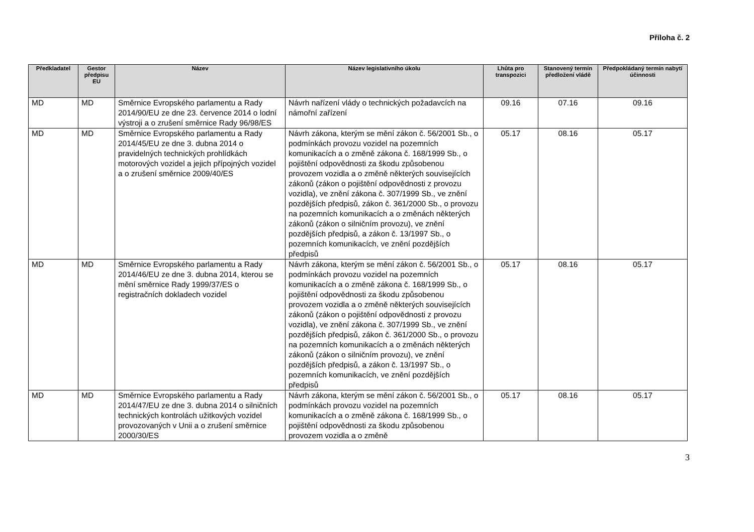Příloha č. 2
| Předkladatel | Gestor předpisu EU | Název | Název legislativního úkolu | Lhůta pro transpozici | Stanovený termín předložení vládě | Předpokládaný termín nabytí účinnosti |
| --- | --- | --- | --- | --- | --- | --- |
| MD | MD | Směrnice Evropského parlamentu a Rady 2014/90/EU ze dne 23. července 2014 o lodní výstroji a o zrušení směrnice Rady 96/98/ES | Návrh nařízení vlády o technických požadavcích na námořní zařízení | 09.16 | 07.16 | 09.16 |
| MD | MD | Směrnice Evropského parlamentu a Rady 2014/45/EU ze dne 3. dubna 2014 o pravidelných technických prohlídkách motorových vozidel a jejich přípojných vozidel a o zrušení směrnice 2009/40/ES | Návrh zákona, kterým se mění zákon č. 56/2001 Sb., o podmínkách provozu vozidel na pozemních komunikacích a o změně zákona č. 168/1999 Sb., o pojištění odpovědnosti za škodu způsobenou provozem vozidla a o změně některých souvisejících zákonů (zákon o pojištění odpovědnosti z provozu vozidla), ve znění zákona č. 307/1999 Sb., ve znění pozdějších předpisů, zákon č. 361/2000 Sb., o provozu na pozemních komunikacích a o změnách některých zákonů (zákon o silničním provozu), ve znění pozdějších předpisů, a zákon č. 13/1997 Sb., o pozemních komunikacích, ve znění pozdějších předpisů | 05.17 | 08.16 | 05.17 |
| MD | MD | Směrnice Evropského parlamentu a Rady 2014/46/EU ze dne 3. dubna 2014, kterou se mění směrnice Rady 1999/37/ES o registračních dokladech vozidel | Návrh zákona, kterým se mění zákon č. 56/2001 Sb., o podmínkách provozu vozidel na pozemních komunikacích a o změně zákona č. 168/1999 Sb., o pojištění odpovědnosti za škodu způsobenou provozem vozidla a o změně některých souvisejících zákonů (zákon o pojištění odpovědnosti z provozu vozidla), ve znění zákona č. 307/1999 Sb., ve znění pozdějších předpisů, zákon č. 361/2000 Sb., o provozu na pozemních komunikacích a o změnách některých zákonů (zákon o silničním provozu), ve znění pozdějších předpisů, a zákon č. 13/1997 Sb., o pozemních komunikacích, ve znění pozdějších předpisů | 05.17 | 08.16 | 05.17 |
| MD | MD | Směrnice Evropského parlamentu a Rady 2014/47/EU ze dne 3. dubna 2014 o silničních technických kontrolách užitkových vozidel provozovaných v Unii a o zrušení směrnice 2000/30/ES | Návrh zákona, kterým se mění zákon č. 56/2001 Sb., o podmínkách provozu vozidel na pozemních komunikacích a o změně zákona č. 168/1999 Sb., o pojištění odpovědnosti za škodu způsobenou provozem vozidla a o změně | 05.17 | 08.16 | 05.17 |
3